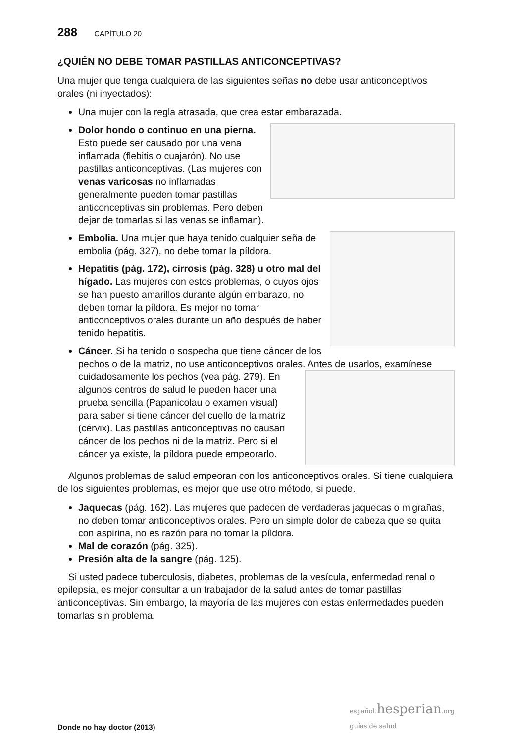288 CAPÍTULO 20
¿QUIÉN NO DEBE TOMAR PASTILLAS ANTICONCEPTIVAS?
Una mujer que tenga cualquiera de las siguientes señas no debe usar anticonceptivos orales (ni inyectados):
Una mujer con la regla atrasada, que crea estar embarazada.
Dolor hondo o continuo en una pierna. Esto puede ser causado por una vena inflamada (flebitis o cuajarón). No use pastillas anticonceptivas. (Las mujeres con venas varicosas no inflamadas generalmente pueden tomar pastillas anticonceptivas sin problemas. Pero deben dejar de tomarlas si las venas se inflaman).
Embolia. Una mujer que haya tenido cualquier seña de embolia (pág. 327), no debe tomar la píldora.
Hepatitis (pág. 172), cirrosis (pág. 328) u otro mal del hígado. Las mujeres con estos problemas, o cuyos ojos se han puesto amarillos durante algún embarazo, no deben tomar la píldora. Es mejor no tomar anticonceptivos orales durante un año después de haber tenido hepatitis.
Cáncer. Si ha tenido o sospecha que tiene cáncer de los pechos o de la matriz, no use anticonceptivos orales. Antes de usarlos, examínese cuidadosamente
los pechos (vea pág. 279). En algunos centros de salud le pueden hacer una prueba sencilla (Papanicolau o examen visual) para saber si tiene cáncer del cuello de la matriz (cérvix). Las pastillas anticonceptivas no causan cáncer de los pechos ni de la matriz. Pero si el cáncer ya existe, la píldora puede empeorarlo.
Algunos problemas de salud empeoran con los anticonceptivos orales. Si tiene cualquiera de los siguientes problemas, es mejor que use otro método, si puede.
Jaquecas (pág. 162). Las mujeres que padecen de verdaderas jaquecas o migrañas, no deben tomar anticonceptivos orales. Pero un simple dolor de cabeza que se quita con aspirina, no es razón para no tomar la píldora.
Mal de corazón (pág. 325).
Presión alta de la sangre (pág. 125).
Si usted padece tuberculosis, diabetes, problemas de la vesícula, enfermedad renal o epilepsia, es mejor consultar a un trabajador de la salud antes de tomar pastillas anticonceptivas. Sin embargo, la mayoría de las mujeres con estas enfermedades pueden tomarlas sin problema.
Donde no hay doctor (2013)
español. hesperian.org
guías de salud